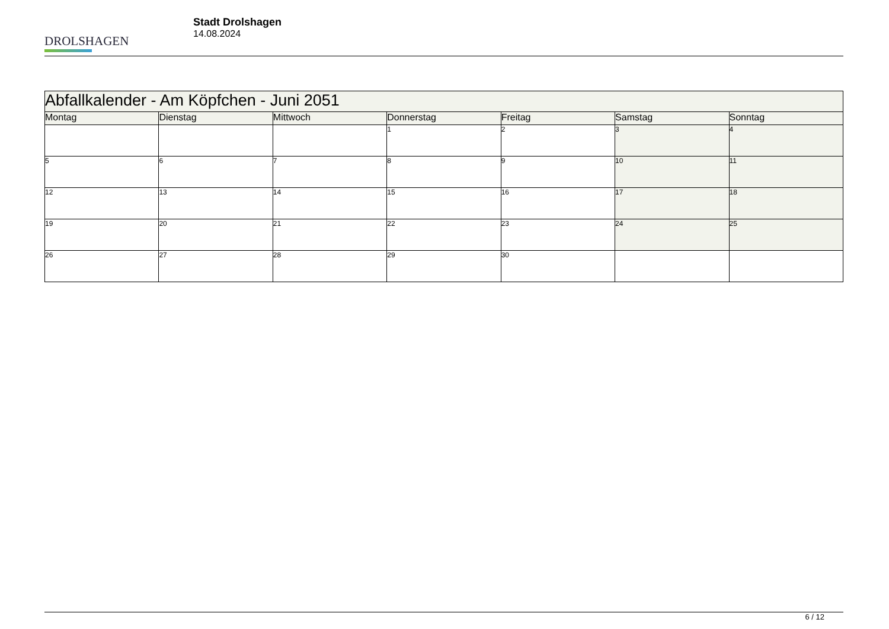DROLSHAGEN
Stadt Drolshagen
14.08.2024
| Abfallkalender - Am Köpfchen - Juni 2051 | | | | | | |
| --- | --- | --- | --- | --- | --- | --- |
| Montag | Dienstag | Mittwoch | Donnerstag | Freitag | Samstag | Sonntag |
| | | | 1 | 2 | 3 | 4 |
| 5 | 6 | 7 | 8 | 9 | 10 | 11 |
| 12 | 13 | 14 | 15 | 16 | 17 | 18 |
| 19 | 20 | 21 | 22 | 23 | 24 | 25 |
| 26 | 27 | 28 | 29 | 30 | | |
6 / 12